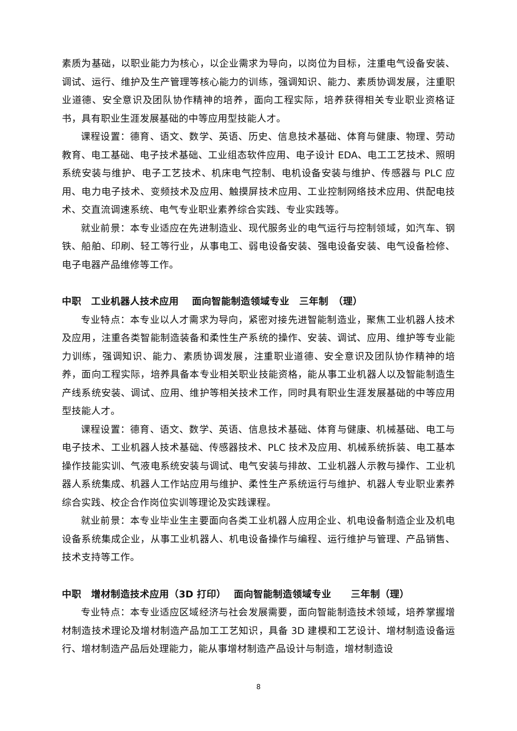素质为基础，以职业能力为核心，以企业需求为导向，以岗位为目标，注重电气设备安装、调试、运行、维护及生产管理等核心能力的训练，强调知识、能力、素质协调发展，注重职业道德、安全意识及团队协作精神的培养，面向工程实际，培养获得相关专业职业资格证书，具有职业生涯发展基础的中等应用型技能人才。
课程设置：德育、语文、数学、英语、历史、信息技术基础、体育与健康、物理、劳动教育、电工基础、电子技术基础、工业组态软件应用、电子设计 EDA、电工工艺技术、照明系统安装与维护、电子工艺技术、机床电气控制、电机设备安装与维护、传感器与 PLC 应用、电力电子技术、变频技术及应用、触摸屏技术应用、工业控制网络技术应用、供配电技术、交直流调速系统、电气专业职业素养综合实践、专业实践等。
就业前景：本专业适应在先进制造业、现代服务业的电气运行与控制领域，如汽车、钢铁、船舶、印刷、轻工等行业，从事电工、弱电设备安装、强电设备安装、电气设备检修、电子电器产品维修等工作。
中职　工业机器人技术应用　 面向智能制造领域专业　三年制　（理）
专业特点：本专业以人才需求为导向，紧密对接先进智能制造业，聚焦工业机器人技术及应用，注重各类智能制造装备和柔性生产系统的操作、安装、调试、应用、维护等专业能力训练，强调知识、能力、素质协调发展，注重职业道德、安全意识及团队协作精神的培养，面向工程实际，培养具备本专业相关职业技能资格，能从事工业机器人以及智能制造生产线系统安装、调试、应用、维护等相关技术工作，同时具有职业生涯发展基础的中等应用型技能人才。
课程设置：德育、语文、数学、英语、信息技术基础、体育与健康、机械基础、电工与电子技术、工业机器人技术基础、传感器技术、PLC 技术及应用、机械系统拆装、电工基本操作技能实训、气液电系统安装与调试、电气安装与排故、工业机器人示教与操作、工业机器人系统集成、机器人工作站应用与维护、柔性生产系统运行与维护、机器人专业职业素养综合实践、校企合作岗位实训等理论及实践课程。
就业前景：本专业毕业生主要面向各类工业机器人应用企业、机电设备制造企业及机电设备系统集成企业，从事工业机器人、机电设备操作与编程、运行维护与管理、产品销售、技术支持等工作。
中职　增材制造技术应用（3D 打印）　 面向智能制造领域专业　　三年制（理）
专业特点：本专业适应区域经济与社会发展需要，面向智能制造技术领域，培养掌握增材制造技术理论及增材制造产品加工工艺知识，具备 3D 建模和工艺设计、增材制造设备运行、增材制造产品后处理能力，能从事增材制造产品设计与制造，增材制造设
8